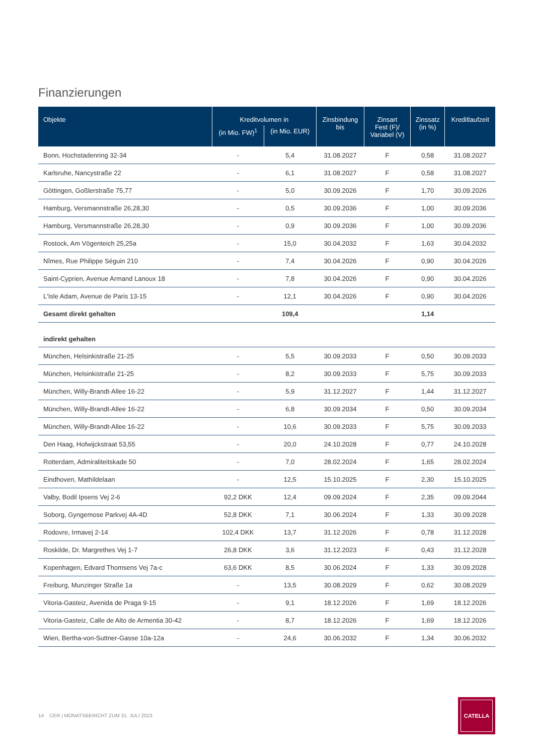Finanzierungen
| Objekte | Kreditvolumen in | | Zinsbindung bis | Zinsart Fest (F)/ Variabel (V) | Zinssatz (in %) | Kreditlaufzeit |
| --- | --- | --- | --- | --- | --- | --- |
| | (in Mio. FW)<sup>1</sup> | (in Mio. EUR) | | | | |
| Bonn, Hochstadenring 32-34 | - | 5,4 | 31.08.2027 | F | 0,58 | 31.08.2027 |
| Karlsruhe, Nancystraße 22 | - | 6,1 | 31.08.2027 | F | 0,58 | 31.08.2027 |
| Göttingen, Goßlerstraße 75,77 | - | 5,0 | 30.09.2026 | F | 1,70 | 30.09.2026 |
| Hamburg, Versmannstraße 26,28,30 | - | 0,5 | 30.09.2036 | F | 1,00 | 30.09.2036 |
| Hamburg, Versmannstraße 26,28,30 | - | 0,9 | 30.09.2036 | F | 1,00 | 30.09.2036 |
| Rostock, Am Vögenteich 25,25a | - | 15,0 | 30.04.2032 | F | 1,63 | 30.04.2032 |
| Nîmes, Rue Philippe Séguin 210 | - | 7,4 | 30.04.2026 | F | 0,90 | 30.04.2026 |
| Saint-Cyprien, Avenue Armand Lanoux 18 | - | 7,8 | 30.04.2026 | F | 0,90 | 30.04.2026 |
| L'Isle Adam, Avenue de Paris 13-15 | - | 12,1 | 30.04.2026 | F | 0,90 | 30.04.2026 |
| Gesamt direkt gehalten | | 109,4 | | | 1,14 | |
| indirekt gehalten | | | | | | |
| München, Helsinkistraße 21-25 | - | 5,5 | 30.09.2033 | F | 0,50 | 30.09.2033 |
| München, Helsinkistraße 21-25 | - | 8,2 | 30.09.2033 | F | 5,75 | 30.09.2033 |
| München, Willy-Brandt-Allee 16-22 | - | 5,9 | 31.12.2027 | F | 1,44 | 31.12.2027 |
| München, Willy-Brandt-Allee 16-22 | - | 6,8 | 30.09.2034 | F | 0,50 | 30.09.2034 |
| München, Willy-Brandt-Allee 16-22 | - | 10,6 | 30.09.2033 | F | 5,75 | 30.09.2033 |
| Den Haag, Hofwijckstraat 53,55 | - | 20,0 | 24.10.2028 | F | 0,77 | 24.10.2028 |
| Rotterdam, Admiraliteitskade 50 | - | 7,0 | 28.02.2024 | F | 1,65 | 28.02.2024 |
| Eindhoven, Mathildelaan | - | 12,5 | 15.10.2025 | F | 2,30 | 15.10.2025 |
| Valby, Bodil Ipsens Vej 2-6 | 92,2 DKK | 12,4 | 09.09.2024 | F | 2,35 | 09.09.2044 |
| Soborg, Gyngemose Parkvej 4A-4D | 52,8 DKK | 7,1 | 30.06.2024 | F | 1,33 | 30.09.2028 |
| Rodovre, Irmavej 2-14 | 102,4 DKK | 13,7 | 31.12.2026 | F | 0,78 | 31.12.2028 |
| Roskilde, Dr. Margrethes Vej 1-7 | 26,8 DKK | 3,6 | 31.12.2023 | F | 0,43 | 31.12.2028 |
| Kopenhagen, Edvard Thomsens Vej 7a-c | 63,6 DKK | 8,5 | 30.06.2024 | F | 1,33 | 30.09.2028 |
| Freiburg, Munzinger Straße 1a | - | 13,5 | 30.08.2029 | F | 0,62 | 30.08.2029 |
| Vitoria-Gasteiz, Avenida de Praga 9-15 | - | 9,1 | 18.12.2026 | F | 1,69 | 18.12.2026 |
| Vitoria-Gasteiz, Calle de Alto de Armentia 30-42 | - | 8,7 | 18.12.2026 | F | 1,69 | 18.12.2026 |
| Wien, Bertha-von-Suttner-Gasse 10a-12a | - | 24,6 | 30.06.2032 | F | 1,34 | 30.06.2032 |
14 CER | MONATSBERICHT ZUM 31. JULI 2023
CATELLA